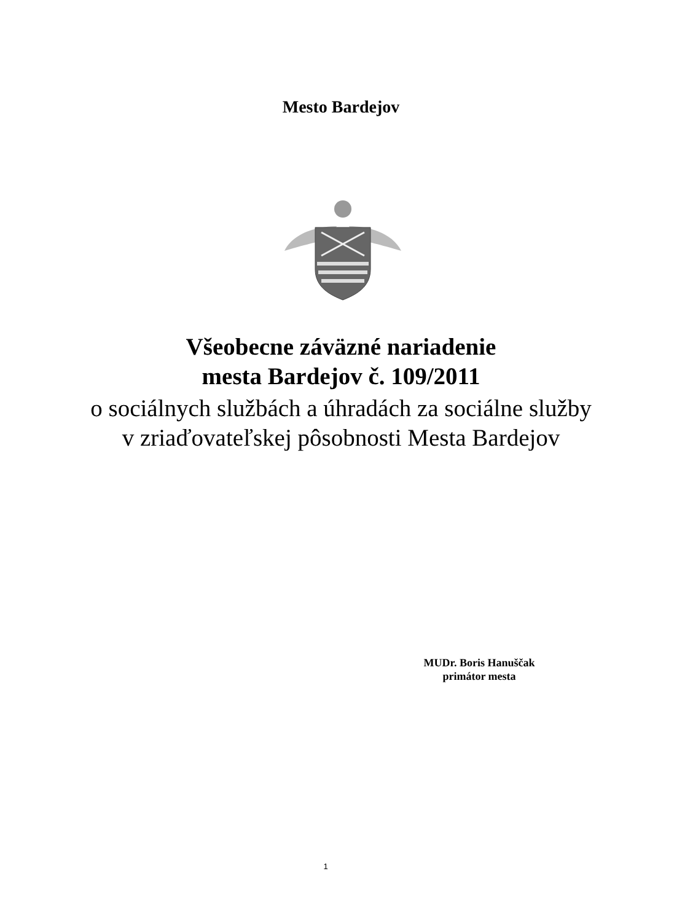Mesto Bardejov
Všeobecne záväzné nariadenie
mesta Bardejov č. 109/2011
o sociálnych službách a úhradách za sociálne služby
v zriaďovateľskej pôsobnosti Mesta Bardejov
MUDr. Boris Hanuščak
primátor mesta
1